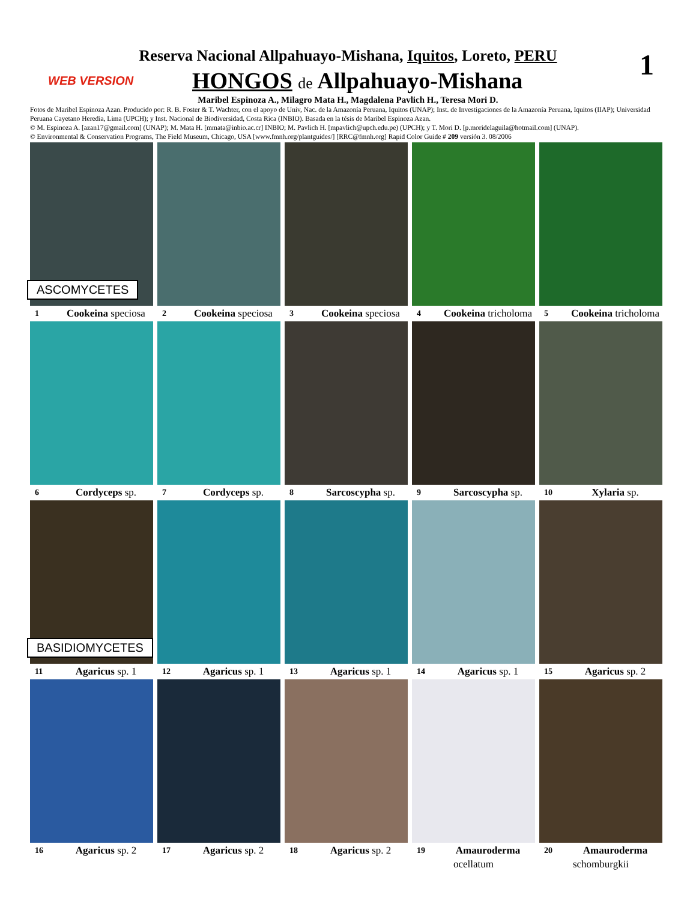1
Reserva Nacional Allpahuayo-Mishana, Iquitos, Loreto, PERU
WEB VERSION
HONGOS de Allpahuayo-Mishana
Maribel Espinoza A., Milagro Mata H., Magdalena Pavlich H., Teresa Mori D.
Fotos de Maribel Espinoza Azan. Producido por: R. B. Foster & T. Wachter, con el apoyo de Univ, Nac. de la Amazonía Peruana, Iquitos (UNAP); Inst. de Investigaciones de la Amazonía Peruana, Iquitos (IIAP); Universidad Peruana Cayetano Heredia, Lima (UPCH); y Inst. Nacional de Biodiversidad, Costa Rica (INBIO). Basada en la tésis de Maribel Espinoza Azan.
© M. Espinoza A. [azan17@gmail.com] (UNAP); M. Mata H. [mmata@inbio.ac.cr] INBIO; M. Pavlich H. [mpavlich@upch.edu.pe) (UPCH); y T. Mori D. [p.moridelaguila@hotmail.com] (UNAP).
© Environmental & Conservation Programs, The Field Museum, Chicago, USA [www.fmnh.org/plantguides/] [RRC@fmnh.org] Rapid Color Guide # 209 versión 3. 08/2006
ASCOMYCETES
1 Cookeina speciosa
2 Cookeina speciosa
3 Cookeina speciosa
4 Cookeina tricholoma
5 Cookeina tricholoma
6 Cordyceps sp.
7 Cordyceps sp.
8 Sarcoscypha sp.
9 Sarcoscypha sp.
10 Xylaria sp.
BASIDIOMYCETES
11 Agaricus sp. 1
12 Agaricus sp. 1
13 Agaricus sp. 1
14 Agaricus sp. 1
15 Agaricus sp. 2
16 Agaricus sp. 2
17 Agaricus sp. 2
18 Agaricus sp. 2
19 Amauroderma
ocellatum
20 Amauroderma
schomburgkii